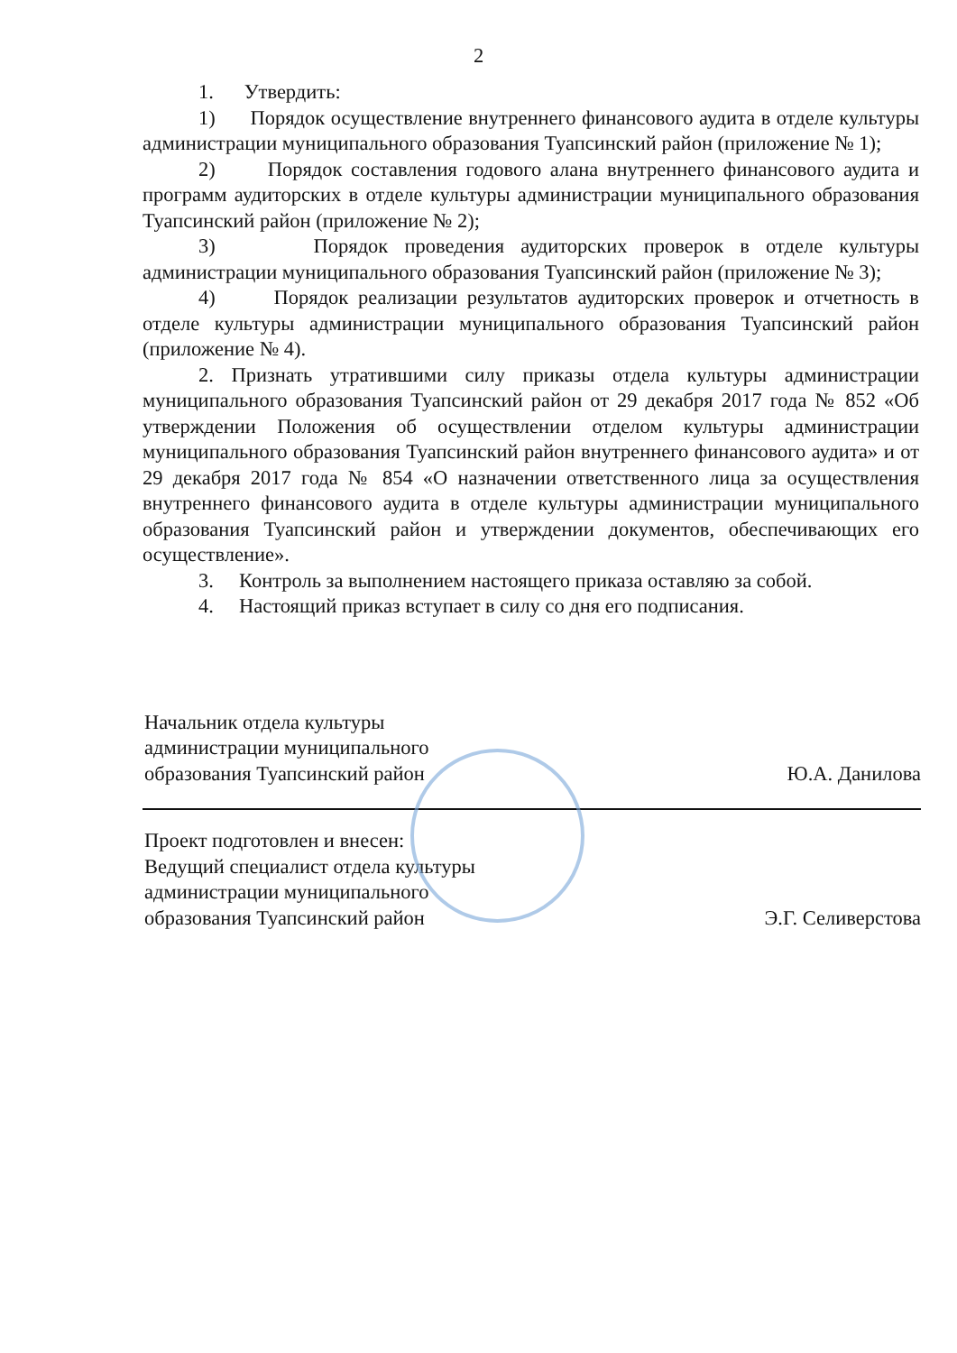2
1. Утвердить:
1) Порядок осуществление внутреннего финансового аудита в отделе культуры администрации муниципального образования Туапсинский район (приложение № 1);
2) Порядок составления годового алана внутреннего финансового аудита и программ аудиторских в отделе культуры администрации муниципального образования Туапсинский район (приложение № 2);
3) Порядок проведения аудиторских проверок в отделе культуры администрации муниципального образования Туапсинский район (приложение № 3);
4) Порядок реализации результатов аудиторских проверок и отчетность в отделе культуры администрации муниципального образования Туапсинский район (приложение № 4).
2. Признать утратившими силу приказы отдела культуры администрации муниципального образования Туапсинский район от 29 декабря 2017 года № 852 «Об утверждении Положения об осуществлении отделом культуры администрации муниципального образования Туапсинский район внутреннего финансового аудита» и от 29 декабря 2017 года № 854 «О назначении ответственного лица за осуществления внутреннего финансового аудита в отделе культуры администрации муниципального образования Туапсинский район и утверждении документов, обеспечивающих его осуществление».
3. Контроль за выполнением настоящего приказа оставляю за собой.
4. Настоящий приказ вступает в силу со дня его подписания.
Начальник отдела культуры
администрации муниципального
образования Туапсинский район
Ю.А. Данилова
Проект подготовлен и внесен:
Ведущий специалист отдела культуры
администрации муниципального
образования Туапсинский район
Э.Г. Селиверстова